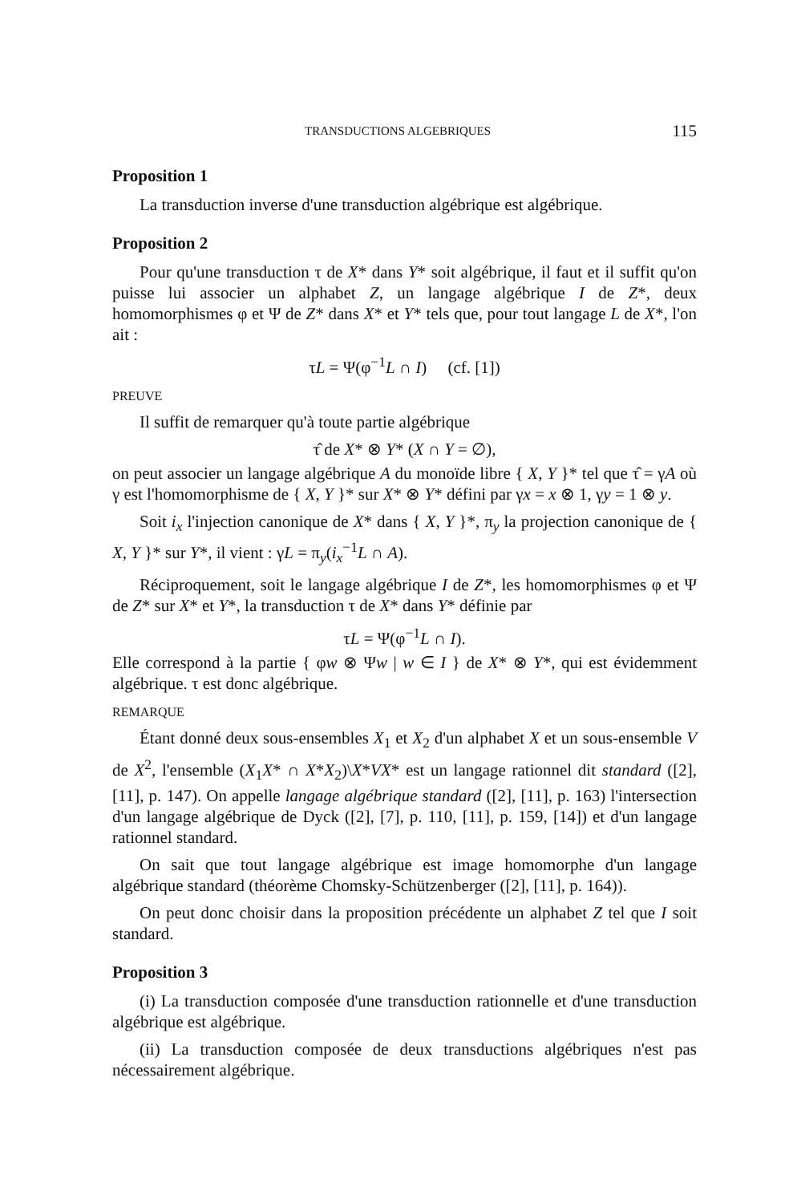TRANSDUCTIONS ALGEBRIQUES 115
Proposition 1
La transduction inverse d'une transduction algébrique est algébrique.
Proposition 2
Pour qu'une transduction τ de X* dans Y* soit algébrique, il faut et il suffit qu'on puisse lui associer un alphabet Z, un langage algébrique I de Z*, deux homomorphismes φ et Ψ de Z* dans X* et Y* tels que, pour tout langage L de X*, l'on ait :
τL = Ψ(φ<sup>−1</sup>L ∩ I) (cf. [1])
PREUVE
Il suffit de remarquer qu'à toute partie algébrique
τ̂ de X* ⊗ Y* (X ∩ Y = ∅),
on peut associer un langage algébrique A du monoïde libre { X, Y }* tel que τ̂ = γA où γ est l'homomorphisme de { X, Y }* sur X* ⊗ Y* défini par γx = x ⊗ 1, γy = 1 ⊗ y.
Soit i<sub>x</sub> l'injection canonique de X* dans { X, Y }*, π<sub>y</sub> la projection canonique de { X, Y }* sur Y*, il vient : γL = π<sub>y</sub>(i<sub>x</sub><sup>−1</sup>L ∩ A).
Réciproquement, soit le langage algébrique I de Z*, les homomorphismes φ et Ψ de Z* sur X* et Y*, la transduction τ de X* dans Y* définie par
τL = Ψ(φ<sup>−1</sup>L ∩ I).
Elle correspond à la partie { φw ⊗ Ψw | w ∈ I } de X* ⊗ Y*, qui est évidemment algébrique. τ est donc algébrique.
REMARQUE
Étant donné deux sous-ensembles X<sub>1</sub> et X<sub>2</sub> d'un alphabet X et un sous-ensemble V de X<sup>2</sup>, l'ensemble (X<sub>1</sub>X* ∩ X*X<sub>2</sub>)\X*VX* est un langage rationnel dit standard ([2], [11], p. 147). On appelle langage algébrique standard ([2], [11], p. 163) l'intersection d'un langage algébrique de Dyck ([2], [7], p. 110, [11], p. 159, [14]) et d'un langage rationnel standard.
On sait que tout langage algébrique est image homomorphe d'un langage algébrique standard (théorème Chomsky-Schützenberger ([2], [11], p. 164)).
On peut donc choisir dans la proposition précédente un alphabet Z tel que I soit standard.
Proposition 3
(i) La transduction composée d'une transduction rationnelle et d'une transduction algébrique est algébrique.
(ii) La transduction composée de deux transductions algébriques n'est pas nécessairement algébrique.